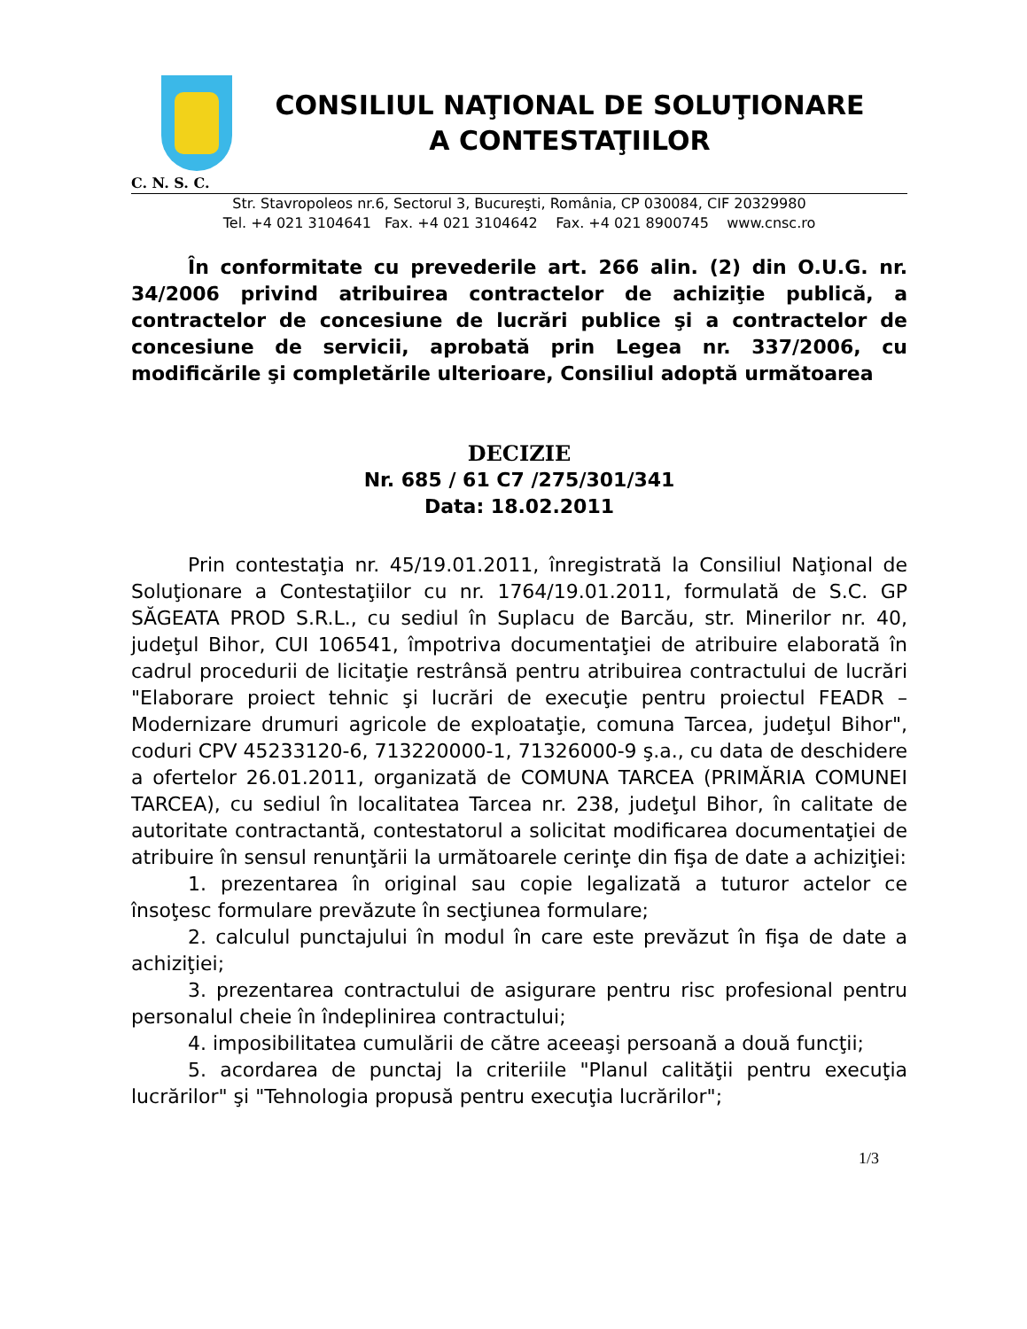CONSILIUL NAŢIONAL DE SOLUŢIONARE
A CONTESTAŢIILOR
C. N. S. C.
Str. Stavropoleos nr.6, Sectorul 3, Bucureşti, România, CP 030084, CIF 20329980
Tel. +4 021 3104641 Fax. +4 021 3104642 Fax. +4 021 8900745 www.cnsc.ro
În conformitate cu prevederile art. 266 alin. (2) din O.U.G. nr. 34/2006 privind atribuirea contractelor de achiziţie publică, a contractelor de concesiune de lucrări publice şi a contractelor de concesiune de servicii, aprobată prin Legea nr. 337/2006, cu modificările şi completările ulterioare, Consiliul adoptă următoarea
DECIZIE
Nr. 685 / 61 C7 /275/301/341
Data: 18.02.2011
Prin contestaţia nr. 45/19.01.2011, înregistrată la Consiliul Naţional de Soluţionare a Contestaţiilor cu nr. 1764/19.01.2011, formulată de S.C. GP SĂGEATA PROD S.R.L., cu sediul în Suplacu de Barcău, str. Minerilor nr. 40, judeţul Bihor, CUI 106541, împotriva documentaţiei de atribuire elaborată în cadrul procedurii de licitaţie restrânsă pentru atribuirea contractului de lucrări "Elaborare proiect tehnic şi lucrări de execuţie pentru proiectul FEADR – Modernizare drumuri agricole de exploataţie, comuna Tarcea, judeţul Bihor", coduri CPV 45233120-6, 713220000-1, 71326000-9 ş.a., cu data de deschidere a ofertelor 26.01.2011, organizată de COMUNA TARCEA (PRIMĂRIA COMUNEI TARCEA), cu sediul în localitatea Tarcea nr. 238, judeţul Bihor, în calitate de autoritate contractantă, contestatorul a solicitat modificarea documentaţiei de atribuire în sensul renunţării la următoarele cerinţe din fişa de date a achiziţiei:
1. prezentarea în original sau copie legalizată a tuturor actelor ce însoţesc formulare prevăzute în secţiunea formulare;
2. calculul punctajului în modul în care este prevăzut în fişa de date a achiziţiei;
3. prezentarea contractului de asigurare pentru risc profesional pentru personalul cheie în îndeplinirea contractului;
4. imposibilitatea cumulării de către aceeaşi persoană a două funcţii;
5. acordarea de punctaj la criteriile "Planul calităţii pentru execuţia lucrărilor" şi "Tehnologia propusă pentru execuţia lucrărilor";
1/3